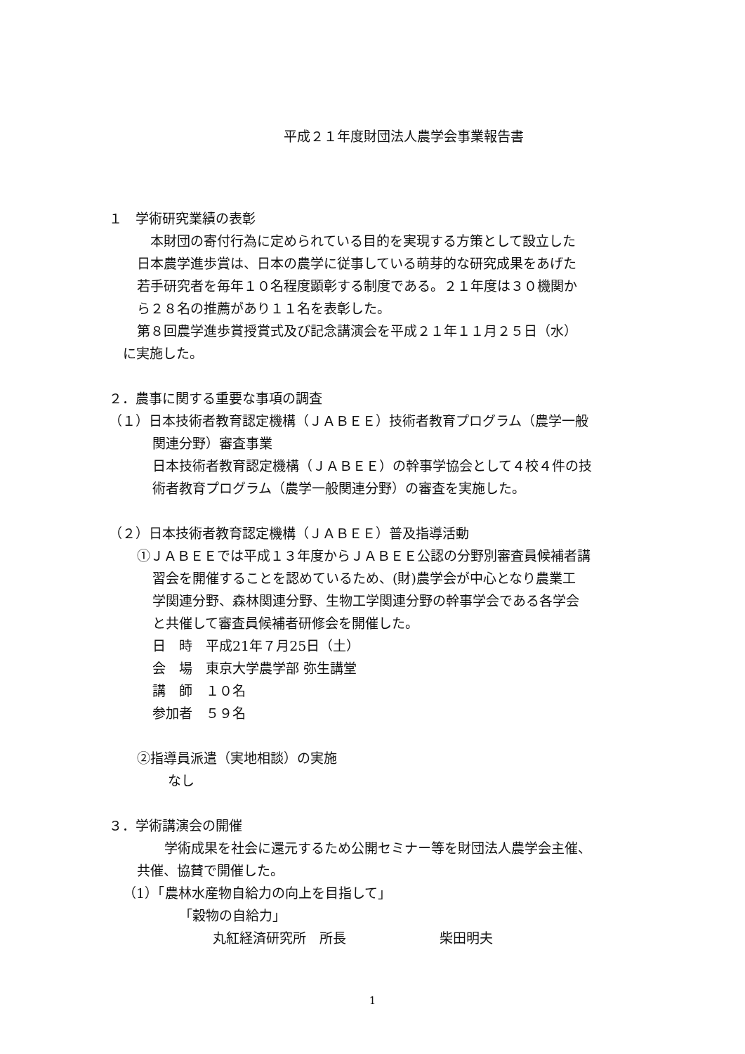平成２１年度財団法人農学会事業報告書
１　学術研究業績の表彰
　本財団の寄付行為に定められている目的を実現する方策として設立した
日本農学進歩賞は、日本の農学に従事している萌芽的な研究成果をあげた
若手研究者を毎年１０名程度顕彰する制度である。２１年度は３０機関か
ら２８名の推薦があり１１名を表彰した。
第８回農学進歩賞授賞式及び記念講演会を平成２１年１１月２５日（水）
に実施した。
２．農事に関する重要な事項の調査
（１）日本技術者教育認定機構（ＪＡＢＥＥ）技術者教育プログラム（農学一般
関連分野）審査事業
日本技術者教育認定機構（ＪＡＢＥＥ）の幹事学協会として４校４件の技
術者教育プログラム（農学一般関連分野）の審査を実施した。
（２）日本技術者教育認定機構（ＪＡＢＥＥ）普及指導活動
①ＪＡＢＥＥでは平成１３年度からＪＡＢＥＥ公認の分野別審査員候補者講
習会を開催することを認めているため、(財)農学会が中心となり農業工
学関連分野、森林関連分野、生物工学関連分野の幹事学会である各学会
と共催して審査員候補者研修会を開催した。
日　時　平成21年７月25日（土）
会　場　東京大学農学部 弥生講堂
講　師　１０名
参加者　５９名
②指導員派遣（実地相談）の実施
なし
３．学術講演会の開催
　学術成果を社会に還元するため公開セミナー等を財団法人農学会主催、
共催、協賛で開催した。
（1）「農林水産物自給力の向上を目指して」
「穀物の自給力」
丸紅経済研究所　所長　　　　　　　柴田明夫
1